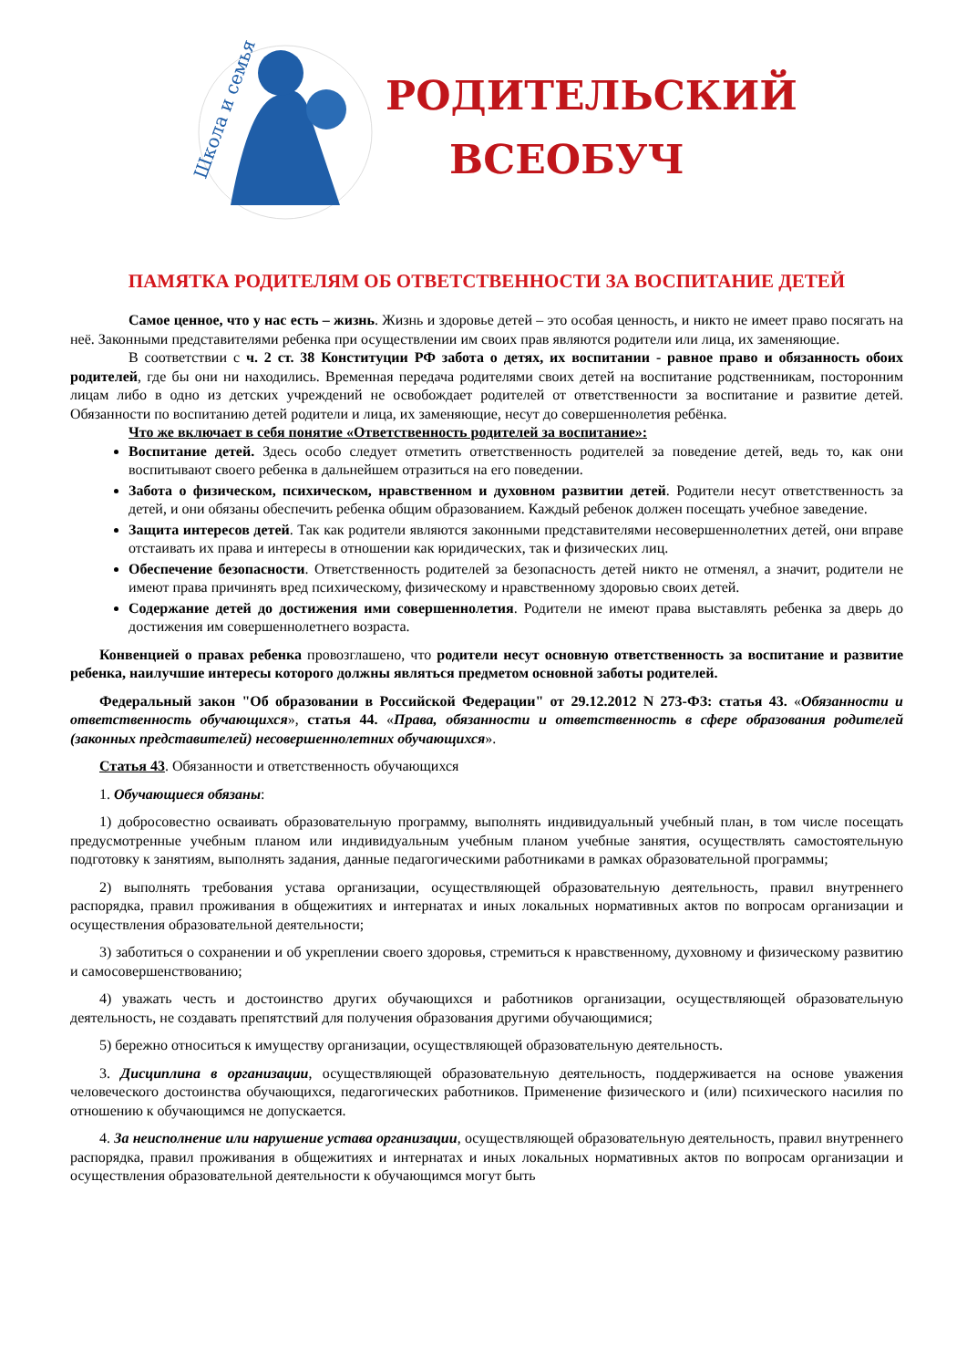Школа и семья
РОДИТЕЛЬСКИЙ
ВСЕОБУЧ
ПАМЯТКА РОДИТЕЛЯМ ОБ ОТВЕТСТВЕННОСТИ ЗА ВОСПИТАНИЕ ДЕТЕЙ
Самое ценное, что у нас есть – жизнь. Жизнь и здоровье детей – это особая ценность, и никто не имеет право посягать на неё. Законными представителями ребенка при осуществлении им своих прав являются родители или лица, их заменяющие.
В соответствии с ч. 2 ст. 38 Конституции РФ забота о детях, их воспитании - равное право и обязанность обоих родителей, где бы они ни находились. Временная передача родителями своих детей на воспитание родственникам, посторонним лицам либо в одно из детских учреждений не освобождает родителей от ответственности за воспитание и развитие детей. Обязанности по воспитанию детей родители и лица, их заменяющие, несут до совершеннолетия ребёнка.
Что же включает в себя понятие «Ответственность родителей за воспитание»:
Воспитание детей. Здесь особо следует отметить ответственность родителей за поведение детей, ведь то, как они воспитывают своего ребенка в дальнейшем отразиться на его поведении.
Забота о физическом, психическом, нравственном и духовном развитии детей. Родители несут ответственность за детей, и они обязаны обеспечить ребенка общим образованием. Каждый ребенок должен посещать учебное заведение.
Защита интересов детей. Так как родители являются законными представителями несовершеннолетних детей, они вправе отстаивать их права и интересы в отношении как юридических, так и физических лиц.
Обеспечение безопасности. Ответственность родителей за безопасность детей никто не отменял, а значит, родители не имеют права причинять вред психическому, физическому и нравственному здоровью своих детей.
Содержание детей до достижения ими совершеннолетия. Родители не имеют права выставлять ребенка за дверь до достижения им совершеннолетнего возраста.
Конвенцией о правах ребенка провозглашено, что родители несут основную ответственность за воспитание и развитие ребенка, наилучшие интересы которого должны являться предметом основной заботы родителей.
Федеральный закон "Об образовании в Российской Федерации" от 29.12.2012 N 273-ФЗ: статья 43. «Обязанности и ответственность обучающихся», статья 44. «Права, обязанности и ответственность в сфере образования родителей (законных представителей) несовершеннолетних обучающихся».
Статья 43. Обязанности и ответственность обучающихся
1. Обучающиеся обязаны:
1) добросовестно осваивать образовательную программу, выполнять индивидуальный учебный план, в том числе посещать предусмотренные учебным планом или индивидуальным учебным планом учебные занятия, осуществлять самостоятельную подготовку к занятиям, выполнять задания, данные педагогическими работниками в рамках образовательной программы;
2) выполнять требования устава организации, осуществляющей образовательную деятельность, правил внутреннего распорядка, правил проживания в общежитиях и интернатах и иных локальных нормативных актов по вопросам организации и осуществления образовательной деятельности;
3) заботиться о сохранении и об укреплении своего здоровья, стремиться к нравственному, духовному и физическому развитию и самосовершенствованию;
4) уважать честь и достоинство других обучающихся и работников организации, осуществляющей образовательную деятельность, не создавать препятствий для получения образования другими обучающимися;
5) бережно относиться к имуществу организации, осуществляющей образовательную деятельность.
3. Дисциплина в организации, осуществляющей образовательную деятельность, поддерживается на основе уважения человеческого достоинства обучающихся, педагогических работников. Применение физического и (или) психического насилия по отношению к обучающимся не допускается.
4. За неисполнение или нарушение устава организации, осуществляющей образовательную деятельность, правил внутреннего распорядка, правил проживания в общежитиях и интернатах и иных локальных нормативных актов по вопросам организации и осуществления образовательной деятельности к обучающимся могут быть